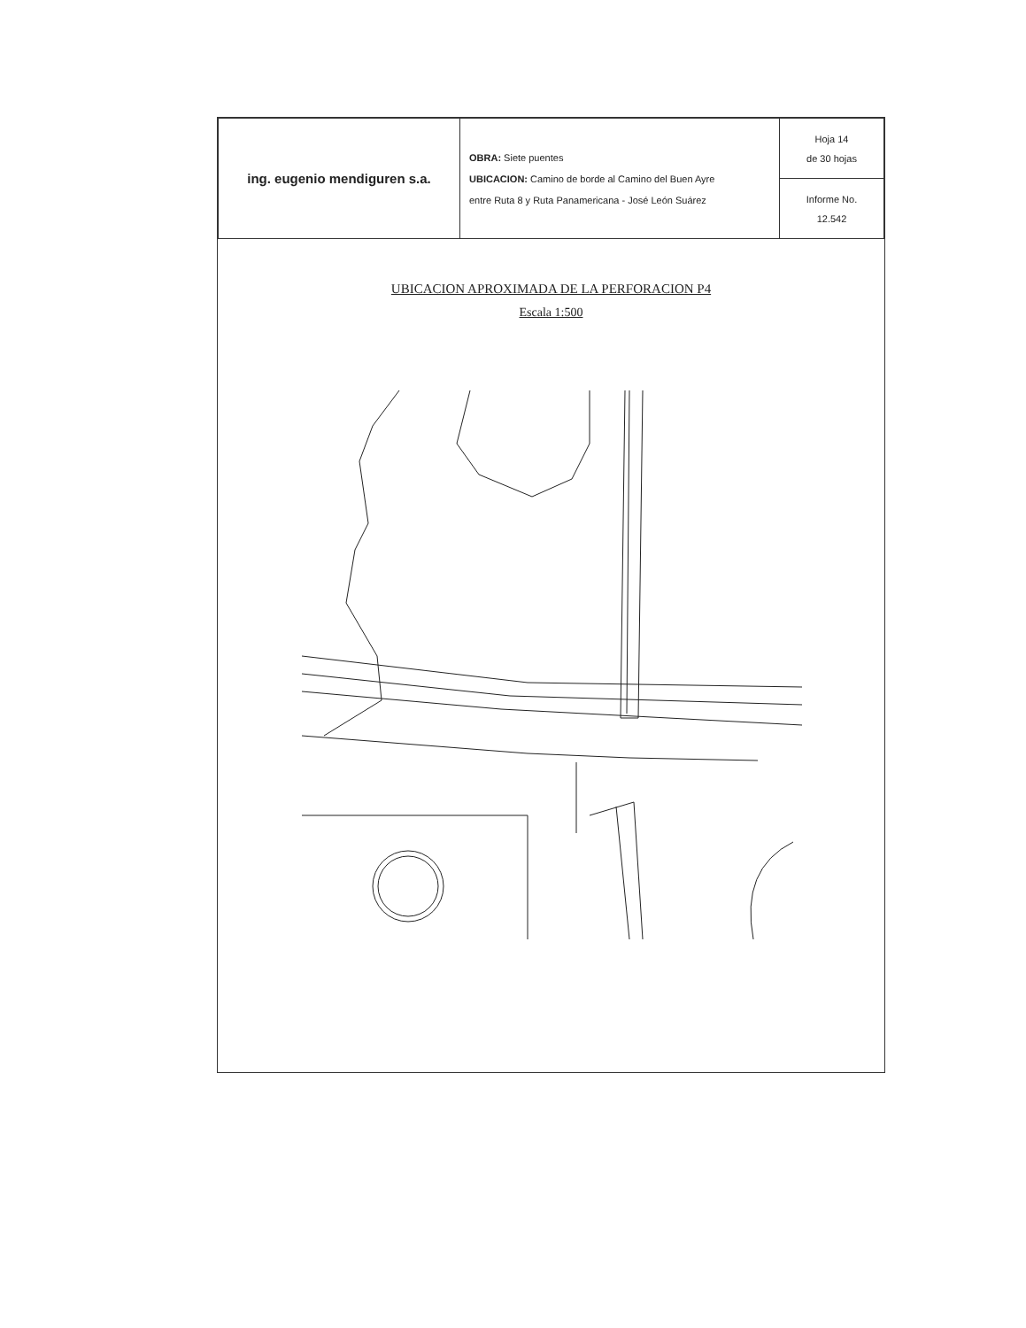| ing. eugenio mendiguren s.a. | OBRA: Siete puentes UBICACION: Camino de borde al Camino del Buen Ayre entre Ruta 8 y Ruta Panamericana - José León Suárez | Hoja 14 de 30 hojas |
| | | Informe No. 12.542 |
UBICACION APROXIMADA DE LA PERFORACION P4
Escala 1:500
P4 Calz.proyectada CALLE 8 L.M. Calle ARTIGAS CANAL ARTIGAS N